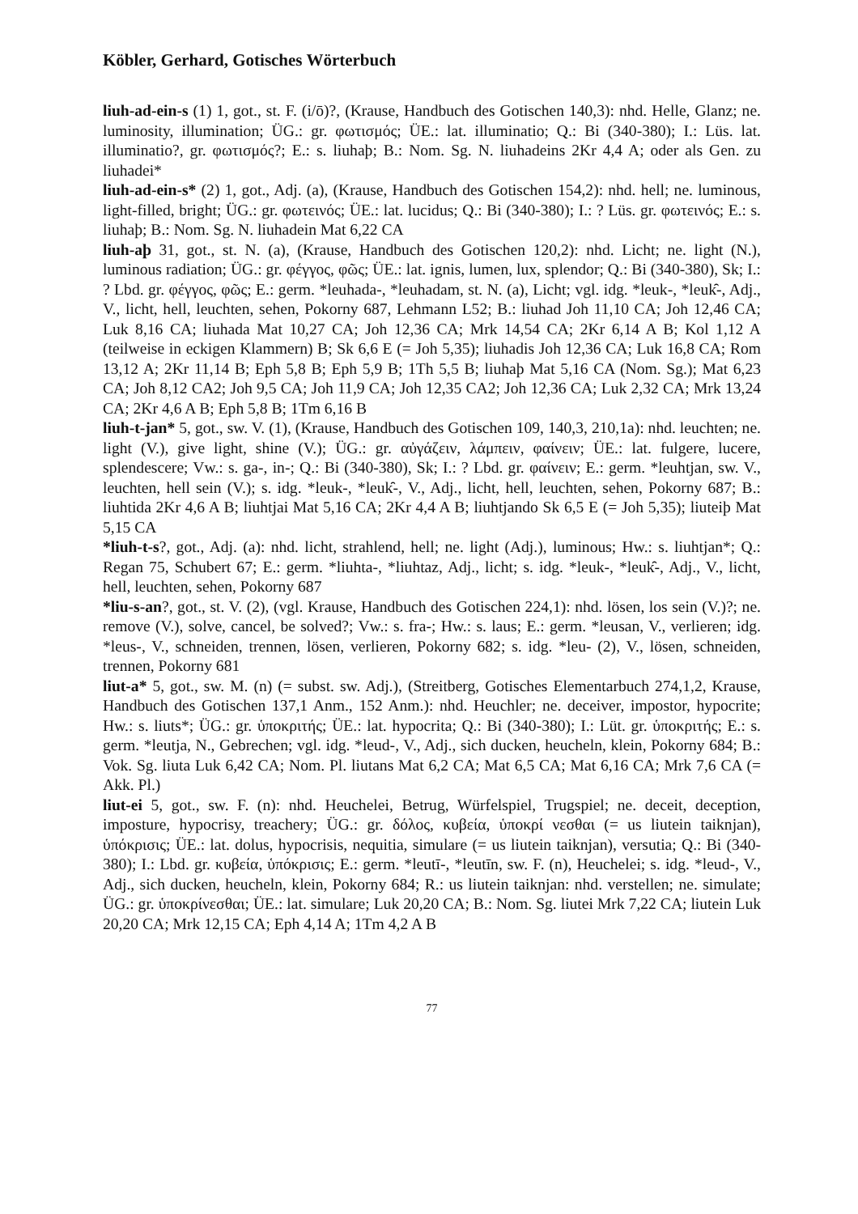Köbler, Gerhard, Gotisches Wörterbuch
liuh-ad-ein-s (1) 1, got., st. F. (i/ō)?, (Krause, Handbuch des Gotischen 140,3): nhd. Helle, Glanz; ne. luminosity, illumination; ÜG.: gr. φωτισμός; ÜE.: lat. illuminatio; Q.: Bi (340-380); I.: Lüs. lat. illuminatio?, gr. φωτισμός?; E.: s. liuhaþ; B.: Nom. Sg. N. liuhadeins 2Kr 4,4 A; oder als Gen. zu liuhadei*
liuh-ad-ein-s* (2) 1, got., Adj. (a), (Krause, Handbuch des Gotischen 154,2): nhd. hell; ne. luminous, light-filled, bright; ÜG.: gr. φωτεινός; ÜE.: lat. lucidus; Q.: Bi (340-380); I.: ? Lüs. gr. φωτεινός; E.: s. liuhaþ; B.: Nom. Sg. N. liuhadein Mat 6,22 CA
liuh-aþ 31, got., st. N. (a), (Krause, Handbuch des Gotischen 120,2): nhd. Licht; ne. light (N.), luminous radiation; ÜG.: gr. φέγγος, φῶς; ÜE.: lat. ignis, lumen, lux, splendor; Q.: Bi (340-380), Sk; I.: ? Lbd. gr. φέγγος, φῶς; E.: germ. *leuhada-, *leuhadam, st. N. (a), Licht; vgl. idg. *leuk-, *leuk̑-, Adj., V., licht, hell, leuchten, sehen, Pokorny 687, Lehmann L52; B.: liuhad Joh 11,10 CA; Joh 12,46 CA; Luk 8,16 CA; liuhada Mat 10,27 CA; Joh 12,36 CA; Mrk 14,54 CA; 2Kr 6,14 A B; Kol 1,12 A (teilweise in eckigen Klammern) B; Sk 6,6 E (= Joh 5,35); liuhadis Joh 12,36 CA; Luk 16,8 CA; Rom 13,12 A; 2Kr 11,14 B; Eph 5,8 B; Eph 5,9 B; 1Th 5,5 B; liuhaþ Mat 5,16 CA (Nom. Sg.); Mat 6,23 CA; Joh 8,12 CA2; Joh 9,5 CA; Joh 11,9 CA; Joh 12,35 CA2; Joh 12,36 CA; Luk 2,32 CA; Mrk 13,24 CA; 2Kr 4,6 A B; Eph 5,8 B; 1Tm 6,16 B
liuh-t-jan* 5, got., sw. V. (1), (Krause, Handbuch des Gotischen 109, 140,3, 210,1a): nhd. leuchten; ne. light (V.), give light, shine (V.); ÜG.: gr. αὐγάζειν, λάμπειν, φαίνειν; ÜE.: lat. fulgere, lucere, splendescere; Vw.: s. ga-, in-; Q.: Bi (340-380), Sk; I.: ? Lbd. gr. φαίνειν; E.: germ. *leuhtjan, sw. V., leuchten, hell sein (V.); s. idg. *leuk-, *leuk̑-, V., Adj., licht, hell, leuchten, sehen, Pokorny 687; B.: liuhtida 2Kr 4,6 A B; liuhtjai Mat 5,16 CA; 2Kr 4,4 A B; liuhtjando Sk 6,5 E (= Joh 5,35); liuteiþ Mat 5,15 CA
*liuh-t-s?, got., Adj. (a): nhd. licht, strahlend, hell; ne. light (Adj.), luminous; Hw.: s. liuhtjan*; Q.: Regan 75, Schubert 67; E.: germ. *liuhta-, *liuhtaz, Adj., licht; s. idg. *leuk-, *leuk̑-, Adj., V., licht, hell, leuchten, sehen, Pokorny 687
*liu-s-an?, got., st. V. (2), (vgl. Krause, Handbuch des Gotischen 224,1): nhd. lösen, los sein (V.)?; ne. remove (V.), solve, cancel, be solved?; Vw.: s. fra-; Hw.: s. laus; E.: germ. *leusan, V., verlieren; idg. *leus-, V., schneiden, trennen, lösen, verlieren, Pokorny 682; s. idg. *leu- (2), V., lösen, schneiden, trennen, Pokorny 681
liut-a* 5, got., sw. M. (n) (= subst. sw. Adj.), (Streitberg, Gotisches Elementarbuch 274,1,2, Krause, Handbuch des Gotischen 137,1 Anm., 152 Anm.): nhd. Heuchler; ne. deceiver, impostor, hypocrite; Hw.: s. liuts*; ÜG.: gr. ὑποκριτής; ÜE.: lat. hypocrita; Q.: Bi (340-380); I.: Lüt. gr. ὑποκριτής; E.: s. germ. *leutja, N., Gebrechen; vgl. idg. *leud-, V., Adj., sich ducken, heucheln, klein, Pokorny 684; B.: Vok. Sg. liuta Luk 6,42 CA; Nom. Pl. liutans Mat 6,2 CA; Mat 6,5 CA; Mat 6,16 CA; Mrk 7,6 CA (= Akk. Pl.)
liut-ei 5, got., sw. F. (n): nhd. Heuchelei, Betrug, Würfelspiel, Trugspiel; ne. deceit, deception, imposture, hypocrisy, treachery; ÜG.: gr. δόλος, κυβεία, ὑποκρί νεσθαι (= us liutein taiknjan), ὑπόκρισις; ÜE.: lat. dolus, hypocrisis, nequitia, simulare (= us liutein taiknjan), versutia; Q.: Bi (340-380); I.: Lbd. gr. κυβεία, ὑπόκρισις; E.: germ. *leutī-, *leutīn, sw. F. (n), Heuchelei; s. idg. *leud-, V., Adj., sich ducken, heucheln, klein, Pokorny 684; R.: us liutein taiknjan: nhd. verstellen; ne. simulate; ÜG.: gr. ὑποκρίνεσθαι; ÜE.: lat. simulare; Luk 20,20 CA; B.: Nom. Sg. liutei Mrk 7,22 CA; liutein Luk 20,20 CA; Mrk 12,15 CA; Eph 4,14 A; 1Tm 4,2 A B
77